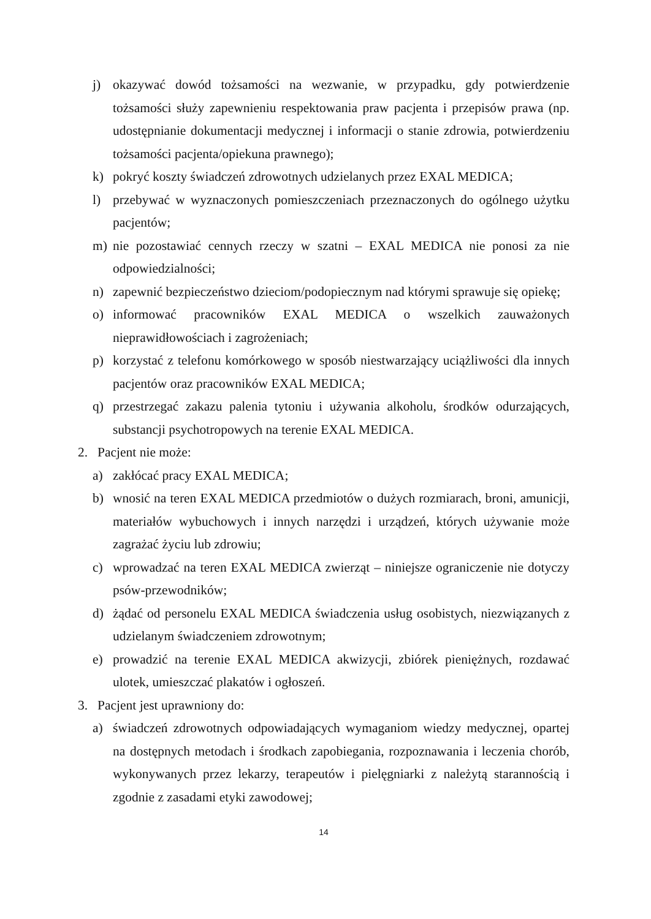j) okazywać dowód tożsamości na wezwanie, w przypadku, gdy potwierdzenie tożsamości służy zapewnieniu respektowania praw pacjenta i przepisów prawa (np. udostępnianie dokumentacji medycznej i informacji o stanie zdrowia, potwierdzeniu tożsamości pacjenta/opiekuna prawnego);
k) pokryć koszty świadczeń zdrowotnych udzielanych przez EXAL MEDICA;
l) przebywać w wyznaczonych pomieszczeniach przeznaczonych do ogólnego użytku pacjentów;
m) nie pozostawiać cennych rzeczy w szatni – EXAL MEDICA nie ponosi za nie odpowiedzialności;
n) zapewnić bezpieczeństwo dzieciom/podopiecznym nad którymi sprawuje się opiekę;
o) informować pracowników EXAL MEDICA o wszelkich zauważonych nieprawidłowościach i zagrożeniach;
p) korzystać z telefonu komórkowego w sposób niestwarzający uciążliwości dla innych pacjentów oraz pracowników EXAL MEDICA;
q) przestrzegać zakazu palenia tytoniu i używania alkoholu, środków odurzających, substancji psychotropowych na terenie EXAL MEDICA.
2. Pacjent nie może:
a) zakłócać pracy EXAL MEDICA;
b) wnosić na teren EXAL MEDICA przedmiotów o dużych rozmiarach, broni, amunicji, materiałów wybuchowych i innych narzędzi i urządzeń, których używanie może zagrażać życiu lub zdrowiu;
c) wprowadzać na teren EXAL MEDICA zwierząt – niniejsze ograniczenie nie dotyczy psów-przewodników;
d) żądać od personelu EXAL MEDICA świadczenia usług osobistych, niezwiązanych z udzielanym świadczeniem zdrowotnym;
e) prowadzić na terenie EXAL MEDICA akwizycji, zbiórek pieniężnych, rozdawać ulotek, umieszczać plakatów i ogłoszeń.
3. Pacjent jest uprawniony do:
a) świadczeń zdrowotnych odpowiadających wymaganiom wiedzy medycznej, opartej na dostępnych metodach i środkach zapobiegania, rozpoznawania i leczenia chorób, wykonywanych przez lekarzy, terapeutów i pielęgniarki z należytą starannością i zgodnie z zasadami etyki zawodowej;
14